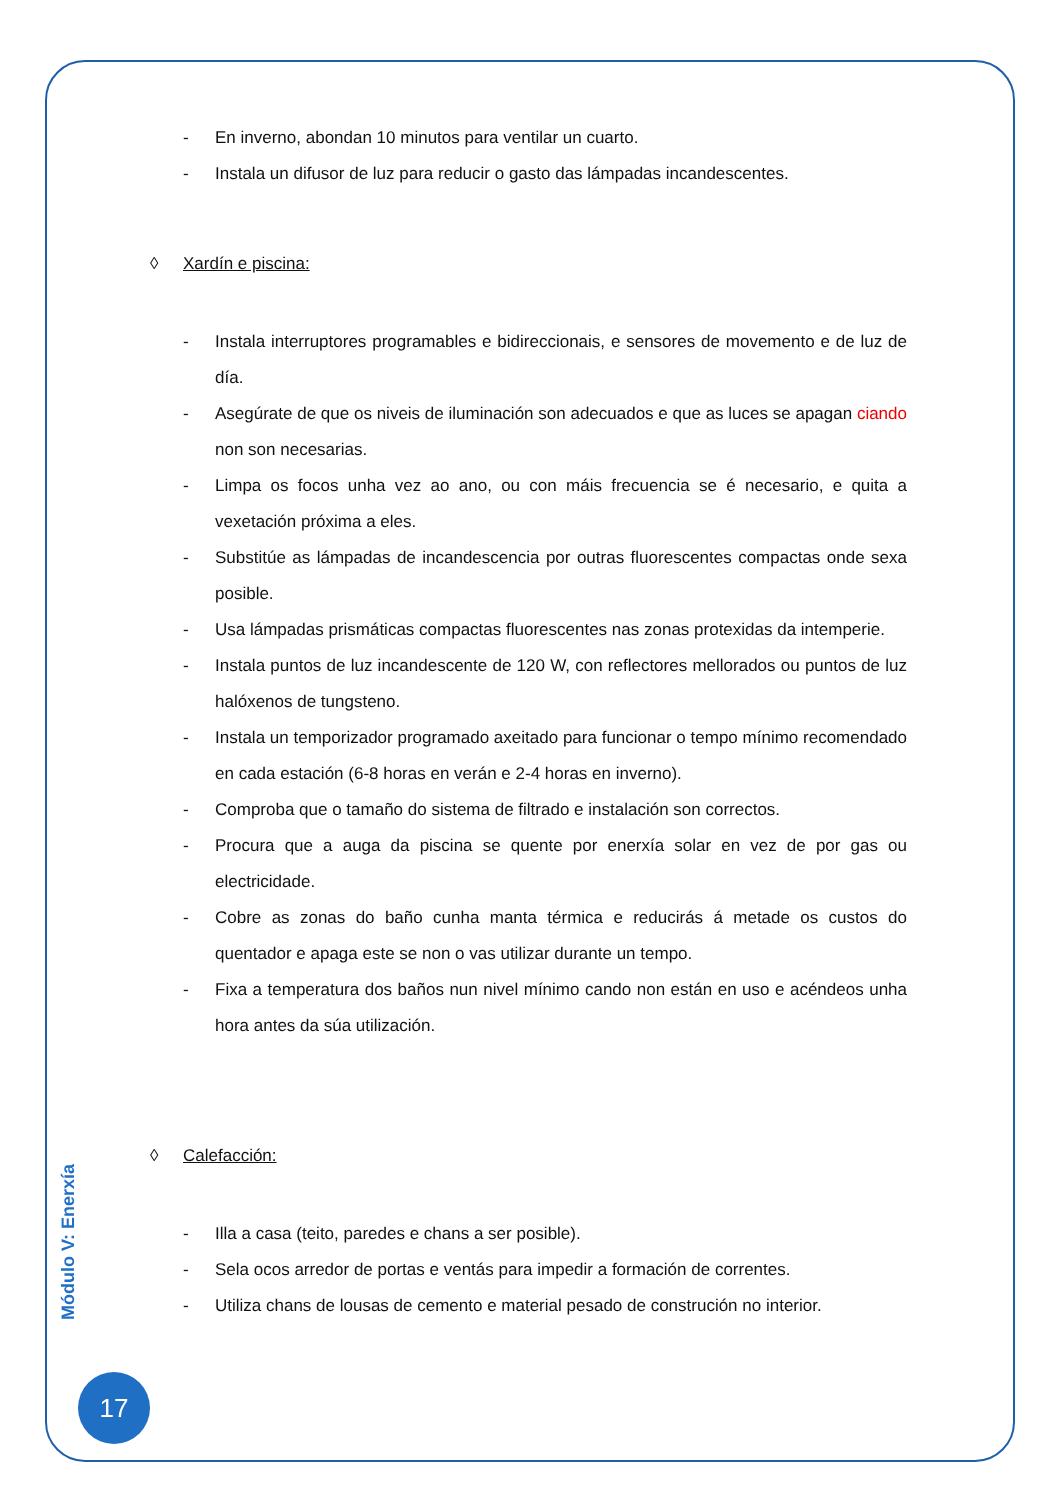- En inverno, abondan 10 minutos para ventilar un cuarto.
- Instala un difusor de luz para reducir o gasto das lámpadas incandescentes.
◊ Xardín e piscina:
- Instala interruptores programables e bidireccionais, e sensores de movemento e de luz de día.
- Asegúrate de que os niveis de iluminación son adecuados e que as luces se apagan ciando non son necesarias.
- Limpa os focos unha vez ao ano, ou con máis frecuencia se é necesario, e quita a vexetación próxima a eles.
- Substitúe as lámpadas de incandescencia por outras fluorescentes compactas onde sexa posible.
- Usa lámpadas prismáticas compactas fluorescentes nas zonas protexidas da intemperie.
- Instala puntos de luz incandescente de 120 W, con reflectores mellorados ou puntos de luz halóxenos de tungsteno.
- Instala un temporizador programado axeitado para funcionar o tempo mínimo recomendado en cada estación (6-8 horas en verán e 2-4 horas en inverno).
- Comproba que o tamaño do sistema de filtrado e instalación son correctos.
- Procura que a auga da piscina se quente por enerxía solar en vez de por gas ou electricidade.
- Cobre as zonas do baño cunha manta térmica e reducirás á metade os custos do quentador e apaga este se non o vas utilizar durante un tempo.
- Fixa a temperatura dos baños nun nivel mínimo cando non están en uso e acéndeos unha hora antes da súa utilización.
◊ Calefacción:
- Illa a casa (teito, paredes e chans a ser posible).
- Sela ocos arredor de portas e ventás para impedir a formación de correntes.
- Utiliza chans de lousas de cemento e material pesado de construción no interior.
Módulo V: Enerxía
17